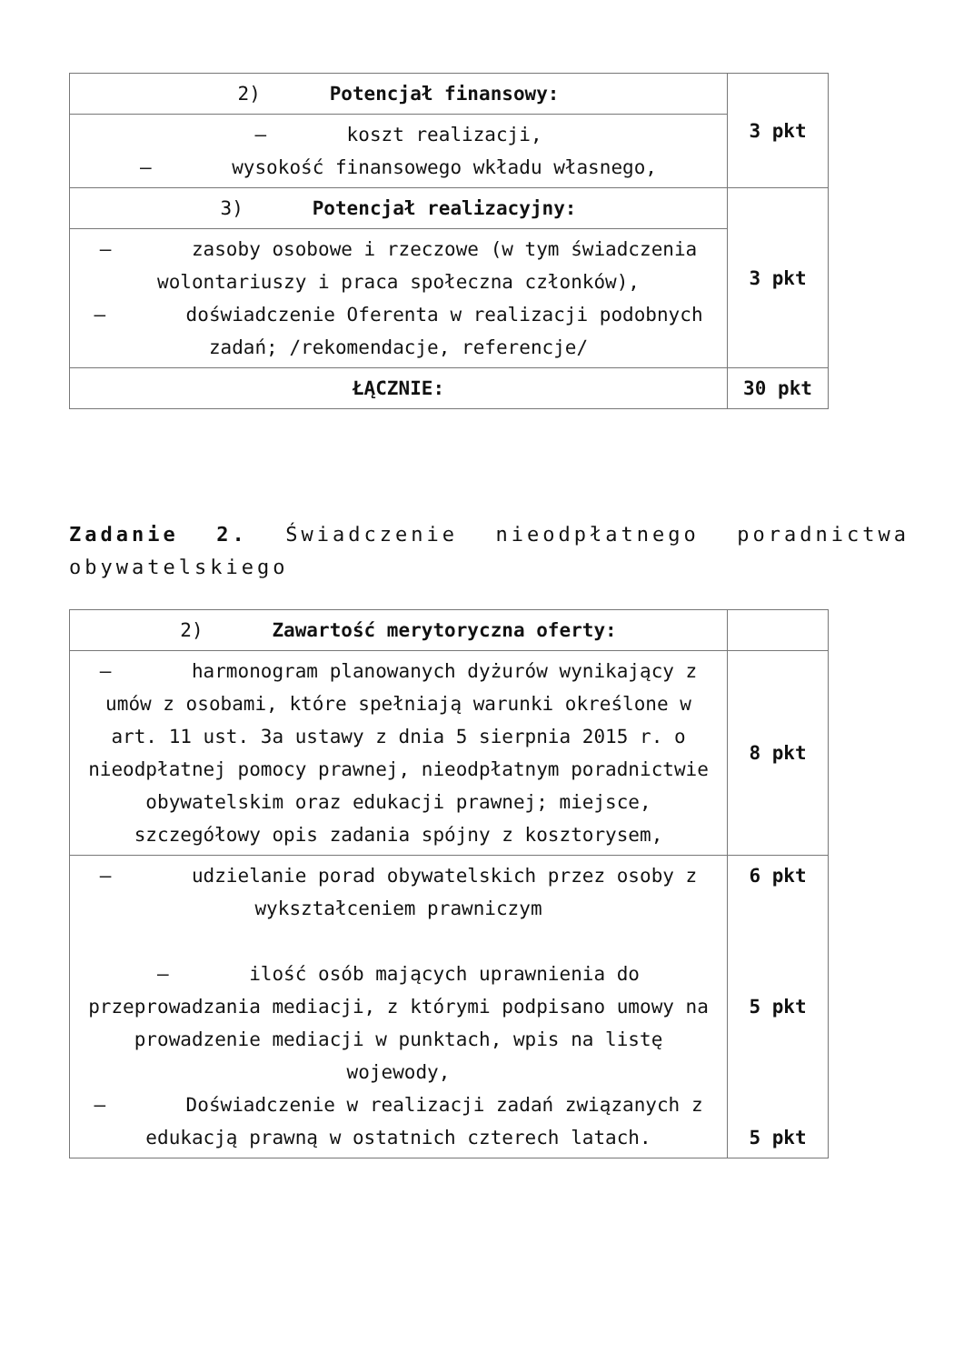| 2) Potencjał finansowy: | 3 pkt |
| – koszt realizacji, – wysokość finansowego wkładu własnego, | |
| 3) Potencjał realizacyjny: | 3 pkt |
| – zasoby osobowe i rzeczowe (w tym świadczenia wolontariuszy i praca społeczna członków), – doświadczenie Oferenta w realizacji podobnych zadań; /rekomendacje, referencje/ | |
| ŁĄCZNIE: | 30 pkt |
Zadanie 2. Świadczenie nieodpłatnego poradnictwa obywatelskiego
| 2) Zawartość merytoryczna oferty: | |
| – harmonogram planowanych dyżurów wynikający z umów z osobami, które spełniają warunki określone w art. 11 ust. 3a ustawy z dnia 5 sierpnia 2015 r. o nieodpłatnej pomocy prawnej, nieodpłatnym poradnictwie obywatelskim oraz edukacji prawnej; miejsce, szczegółowy opis zadania spójny z kosztorysem, | 8 pkt |
| – udzielanie porad obywatelskich przez osoby z wykształceniem prawniczym – ilość osób mających uprawnienia do przeprowadzania mediacji, z którymi podpisano umowy na prowadzenie mediacji w punktach, wpis na listę wojewody, – Doświadczenie w realizacji zadań związanych z edukacją prawną w ostatnich czterech latach. | 6 pkt 5 pkt 5 pkt |